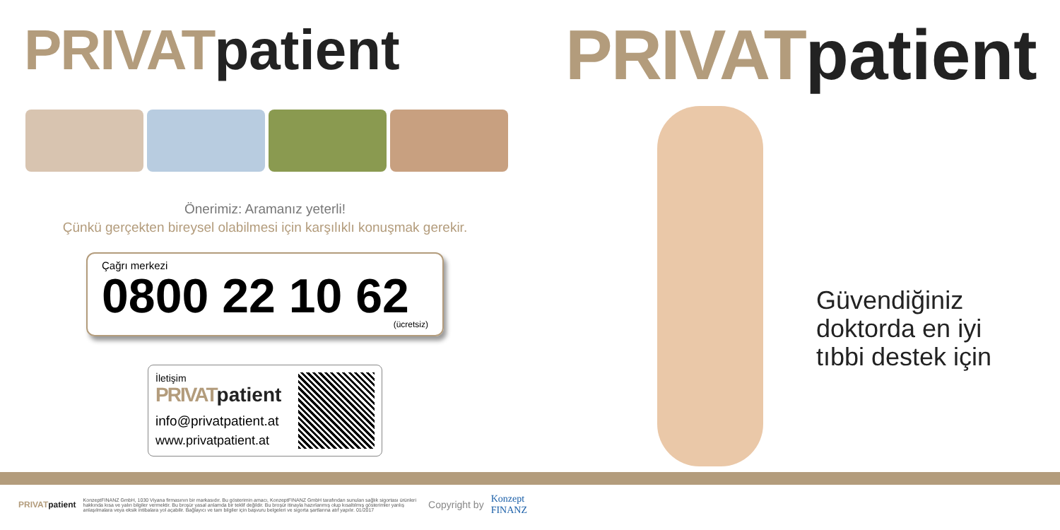PRIVAT patient
Önerimiz: Aramanız yeterli!
Çünkü gerçekten bireysel olabilmesi için karşılıklı konuşmak gerekir.
Çağrı merkezi
0800 22 10 62
(ücretsiz)
İletişim
PRIVAT patient
info@privatpatient.at
www.privatpatient.at
PRIVAT patient
Güvendiğiniz
doktorda en iyi
tıbbi destek için
PRIVAT patient
KonzeptFINANZ GmbH, 1030 Viyana firmasının bir markasıdır. Bu gösterimin amacı, KonzeptFINANZ GmbH tarafından sunulan sağlık sigortası ürünleri hakkında kısa ve yalın bilgiler vermektir. Bu broşür yasal anlamda bir teklif değildir. Bu broşür itinayla hazırlanmış olup kısaltılmış gösterimler yanlış anlaşılmalara veya eksik intibalara yol açabilir. Bağlayıcı ve tam bilgiler için başvuru belgeleri ve sigorta şartlarına atıf yapılır. 01/2017
Copyright by
Konzept
FINANZ